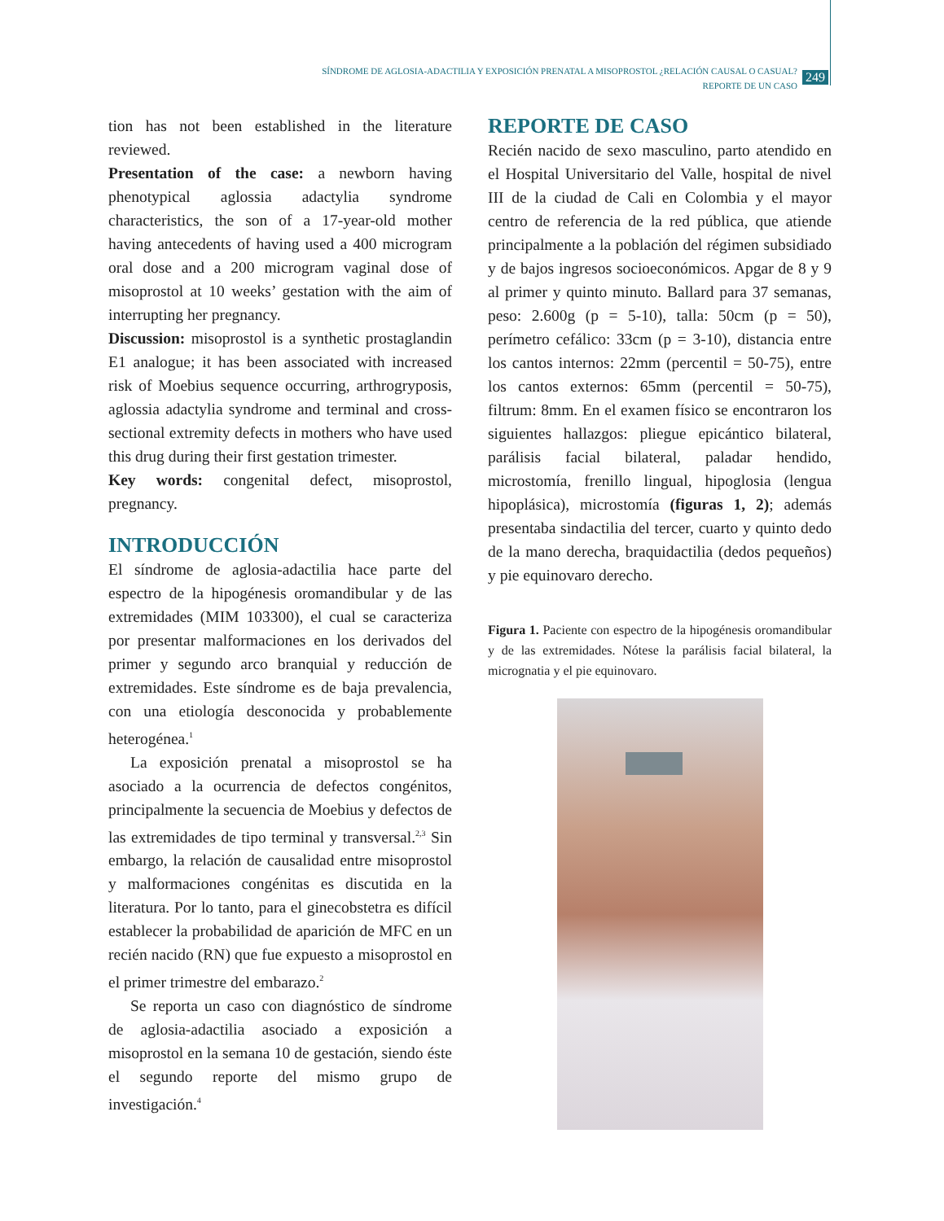SÍNDROME DE AGLOSIA-ADACTILIA Y EXPOSICIÓN PRENATAL A MISOPROSTOL ¿RELACIÓN CAUSAL O CASUAL?
REPORTE DE UN CASO
249
tion has not been established in the literature reviewed.
Presentation of the case: a newborn having phenotypical aglossia adactylia syndrome characteristics, the son of a 17-year-old mother having antecedents of having used a 400 microgram oral dose and a 200 microgram vaginal dose of misoprostol at 10 weeks’ gestation with the aim of interrupting her pregnancy.
Discussion: misoprostol is a synthetic prostaglandin E1 analogue; it has been associated with increased risk of Moebius sequence occurring, arthrogryposis, aglossia adactylia syndrome and terminal and cross-sectional extremity defects in mothers who have used this drug during their first gestation trimester.
Key words: congenital defect, misoprostol, pregnancy.
INTRODUCCIÓN
El síndrome de aglosia-adactilia hace parte del espectro de la hipogénesis oromandibular y de las extremidades (MIM 103300), el cual se caracteriza por presentar malformaciones en los derivados del primer y segundo arco branquial y reducción de extremidades. Este síndrome es de baja prevalencia, con una etiología desconocida y probablemente heterogénea.<sup>1</sup>
La exposición prenatal a misoprostol se ha asociado a la ocurrencia de defectos congénitos, principalmente la secuencia de Moebius y defectos de las extremidades de tipo terminal y transversal.<sup>2,3</sup> Sin embargo, la relación de causalidad entre misoprostol y malformaciones congénitas es discutida en la literatura. Por lo tanto, para el ginecobstetra es difícil establecer la probabilidad de aparición de MFC en un recién nacido (RN) que fue expuesto a misoprostol en el primer trimestre del embarazo.<sup>2</sup>
Se reporta un caso con diagnóstico de síndrome de aglosia-adactilia asociado a exposición a misoprostol en la semana 10 de gestación, siendo éste el segundo reporte del mismo grupo de investigación.<sup>4</sup>
REPORTE DE CASO
Recién nacido de sexo masculino, parto atendido en el Hospital Universitario del Valle, hospital de nivel III de la ciudad de Cali en Colombia y el mayor centro de referencia de la red pública, que atiende principalmente a la población del régimen subsidiado y de bajos ingresos socioeconómicos. Apgar de 8 y 9 al primer y quinto minuto. Ballard para 37 semanas, peso: 2.600g (p = 5-10), talla: 50cm (p = 50), perímetro cefálico: 33cm (p = 3-10), distancia entre los cantos internos: 22mm (percentil = 50-75), entre los cantos externos: 65mm (percentil = 50-75), filtrum: 8mm. En el examen físico se encontraron los siguientes hallazgos: pliegue epicántico bilateral, parálisis facial bilateral, paladar hendido, microstomía, frenillo lingual, hipoglosia (lengua hipoplásica), microstomía (figuras 1, 2); además presentaba sindactilia del tercer, cuarto y quinto dedo de la mano derecha, braquidactilia (dedos pequeños) y pie equinovaro derecho.
Figura 1. Paciente con espectro de la hipogénesis oromandibular y de las extremidades. Nótese la parálisis facial bilateral, la micrognatia y el pie equinovaro.